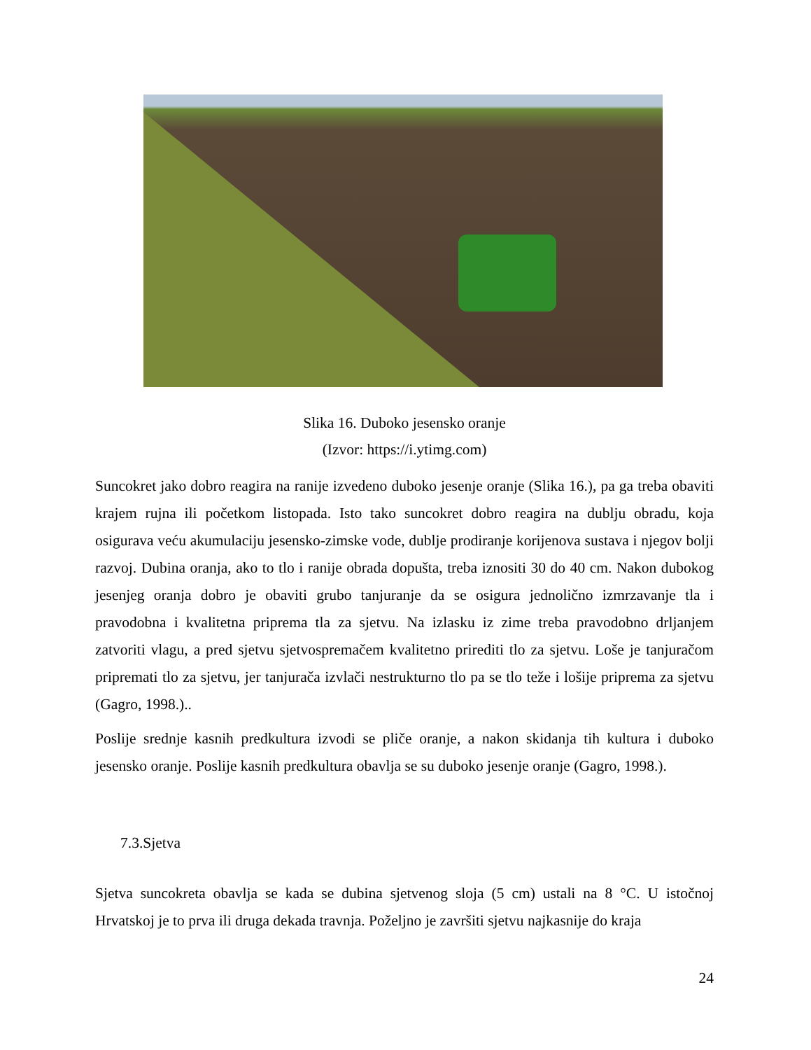Slika 16. Duboko jesensko oranje
(Izvor: https://i.ytimg.com)
Suncokret jako dobro reagira na ranije izvedeno duboko jesenje oranje (Slika 16.), pa ga treba obaviti krajem rujna ili početkom listopada. Isto tako suncokret dobro reagira na dublju obradu, koja osigurava veću akumulaciju jesensko-zimske vode, dublje prodiranje korijenova sustava i njegov bolji razvoj. Dubina oranja, ako to tlo i ranije obrada dopušta, treba iznositi 30 do 40 cm. Nakon dubokog jesenjeg oranja dobro je obaviti grubo tanjuranje da se osigura jednolično izmrzavanje tla i pravodobna i kvalitetna priprema tla za sjetvu. Na izlasku iz zime treba pravodobno drljanjem zatvoriti vlagu, a pred sjetvu sjetvospremačem kvalitetno prirediti tlo za sjetvu. Loše je tanjuračom pripremati tlo za sjetvu, jer tanjurača izvlači nestrukturno tlo pa se tlo teže i lošije priprema za sjetvu (Gagro, 1998.)..
Poslije srednje kasnih predkultura izvodi se pliče oranje, a nakon skidanja tih kultura i duboko jesensko oranje. Poslije kasnih predkultura obavlja se su duboko jesenje oranje (Gagro, 1998.).
7.3.Sjetva
Sjetva suncokreta obavlja se kada se dubina sjetvenog sloja (5 cm) ustali na 8 °C. U istočnoj Hrvatskoj je to prva ili druga dekada travnja. Poželjno je završiti sjetvu najkasnije do kraja
24